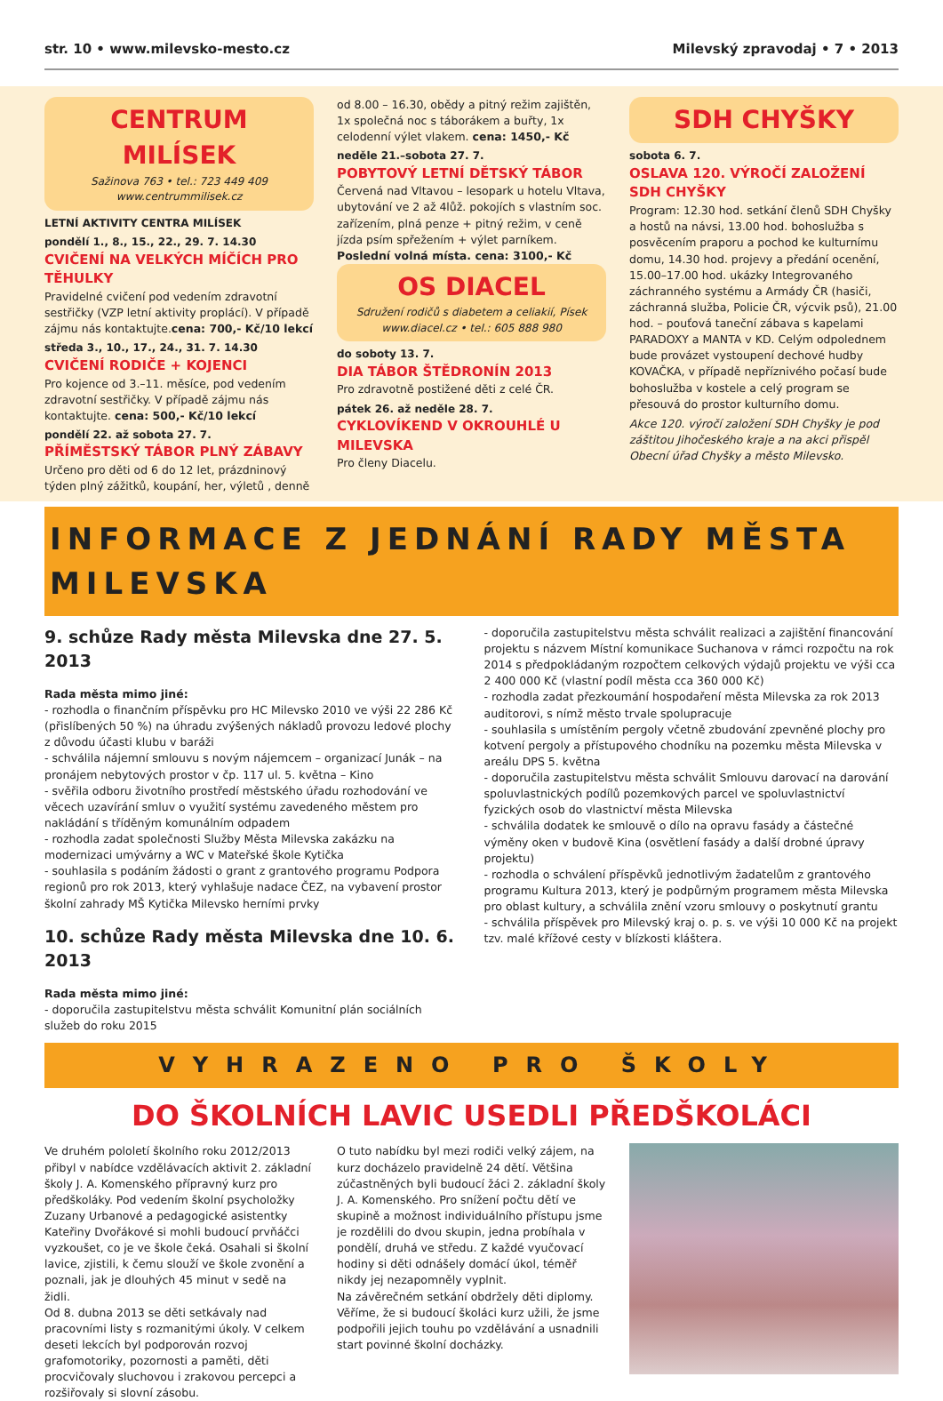str. 10 • www.milevsko-mesto.cz Milevský zpravodaj • 7 • 2013
CENTRUM MILÍSEK
Sažinova 763 • tel.: 723 449 409
www.centrummilisek.cz
LETNÍ AKTIVITY CENTRA MILÍSEK
pondělí 1., 8., 15., 22., 29. 7. 14.30
CVIČENÍ NA VELKÝCH MÍČÍCH PRO TĚHULKY
Pravidelné cvičení pod vedením zdravotní sestřičky (VZP letní aktivity proplácí). V případě zájmu nás kontaktujte.cena: 700,- Kč/10 lekcí
středa 3., 10., 17., 24., 31. 7. 14.30
CVIČENÍ RODIČE + KOJENCI
Pro kojence od 3.–11. měsíce, pod vedením zdravotní sestřičky. V případě zájmu nás kontaktujte. cena: 500,- Kč/10 lekcí
pondělí 22. až sobota 27. 7.
PŘÍMĚSTSKÝ TÁBOR PLNÝ ZÁBAVY
Určeno pro děti od 6 do 12 let, prázdninový týden plný zážitků, koupání, her, výletů , denně
od 8.00 – 16.30, obědy a pitný režim zajištěn, 1x společná noc s táborákem a buřty, 1x celodenní výlet vlakem. cena: 1450,- Kč
neděle 21.–sobota 27. 7.
POBYTOVÝ LETNÍ DĚTSKÝ TÁBOR
Červená nad Vltavou – lesopark u hotelu Vltava, ubytování ve 2 až 4lůž. pokojích s vlastním soc. zařízením, plná penze + pitný režim, v ceně jízda psím spřežením + výlet parníkem.
Poslední volná místa. cena: 3100,- Kč
OS DIACEL
Sdružení rodičů s diabetem a celiakií, Písek
www.diacel.cz • tel.: 605 888 980
do soboty 13. 7.
DIA TÁBOR ŠTĚDRONÍN 2013
Pro zdravotně postižené děti z celé ČR.
pátek 26. až neděle 28. 7.
CYKLOVÍKEND V OKROUHLÉ U MILEVSKA
Pro členy Diacelu.
SDH CHYŠKY
sobota 6. 7.
OSLAVA 120. VÝROČÍ ZALOŽENÍ SDH CHYŠKY
Program: 12.30 hod. setkání členů SDH Chyšky a hostů na návsi, 13.00 hod. bohoslužba s posvěcením praporu a pochod ke kulturnímu domu, 14.30 hod. projevy a předání ocenění, 15.00–17.00 hod. ukázky Integrovaného záchranného systému a Armády ČR (hasiči, záchranná služba, Policie ČR, výcvik psů), 21.00 hod. – pouťová taneční zábava s kapelami PARADOXY a MANTA v KD. Celým odpolednem bude provázet vystoupení dechové hudby KOVAČKA, v případě nepříznivého počasí bude bohoslužba v kostele a celý program se přesouvá do prostor kulturního domu.
Akce 120. výročí založení SDH Chyšky je pod záštitou Jihočeského kraje a na akci přispěl Obecní úřad Chyšky a město Milevsko.
INFORMACE Z JEDNÁNÍ RADY MĚSTA MILEVSKA
9. schůze Rady města Milevska dne 27. 5. 2013
Rada města mimo jiné:
- rozhodla o finančním příspěvku pro HC Milevsko 2010 ve výši 22 286 Kč (přislíbených 50 %) na úhradu zvýšených nákladů provozu ledové plochy z důvodu účasti klubu v baráži
- schválila nájemní smlouvu s novým nájemcem – organizací Junák – na pronájem nebytových prostor v čp. 117 ul. 5. května – Kino
- svěřila odboru životního prostředí městského úřadu rozhodování ve věcech uzavírání smluv o využití systému zavedeného městem pro nakládání s tříděným komunálním odpadem
- rozhodla zadat společnosti Služby Města Milevska zakázku na modernizaci umývárny a WC v Mateřské škole Kytička
- souhlasila s podáním žádosti o grant z grantového programu Podpora regionů pro rok 2013, který vyhlašuje nadace ČEZ, na vybavení prostor školní zahrady MŠ Kytička Milevsko herními prvky
10. schůze Rady města Milevska dne 10. 6. 2013
Rada města mimo jiné:
- doporučila zastupitelstvu města schválit Komunitní plán sociálních služeb do roku 2015
- doporučila zastupitelstvu města schválit realizaci a zajištění financování projektu s názvem Místní komunikace Suchanova v rámci rozpočtu na rok 2014 s předpokládaným rozpočtem celkových výdajů projektu ve výši cca 2 400 000 Kč (vlastní podíl města cca 360 000 Kč)
- rozhodla zadat přezkoumání hospodaření města Milevska za rok 2013 auditorovi, s nímž město trvale spolupracuje
- souhlasila s umístěním pergoly včetně zbudování zpevněné plochy pro kotvení pergoly a přístupového chodníku na pozemku města Milevska v areálu DPS 5. května
- doporučila zastupitelstvu města schválit Smlouvu darovací na darování spoluvlastnických podílů pozemkových parcel ve spoluvlastnictví fyzických osob do vlastnictví města Milevska
- schválila dodatek ke smlouvě o dílo na opravu fasády a částečné výměny oken v budově Kina (osvětlení fasády a další drobné úpravy projektu)
- rozhodla o schválení příspěvků jednotlivým žadatelům z grantového programu Kultura 2013, který je podpůrným programem města Milevska pro oblast kultury, a schválila znění vzoru smlouvy o poskytnutí grantu
- schválila příspěvek pro Milevský kraj o. p. s. ve výši 10 000 Kč na projekt tzv. malé křížové cesty v blízkosti kláštera.
VYHRAZENO PRO ŠKOLY
DO ŠKOLNÍCH LAVIC USEDLI PŘEDŠKOLÁCI
Ve druhém pololetí školního roku 2012/2013 přibyl v nabídce vzdělávacích aktivit 2. základní školy J. A. Komenského přípravný kurz pro předškoláky. Pod vedením školní psycholožky Zuzany Urbanové a pedagogické asistentky Kateřiny Dvořákové si mohli budoucí prvňáčci vyzkoušet, co je ve škole čeká. Osahali si školní lavice, zjistili, k čemu slouží ve škole zvonění a poznali, jak je dlouhých 45 minut v sedě na židli.
Od 8. dubna 2013 se děti setkávaly nad pracovními listy s rozmanitými úkoly. V celkem deseti lekcích byl podporován rozvoj grafomotoriky, pozornosti a paměti, děti procvičovaly sluchovou i zrakovou percepci a rozšiřovaly si slovní zásobu.
O tuto nabídku byl mezi rodiči velký zájem, na kurz docházelo pravidelně 24 dětí. Většina zúčastněných byli budoucí žáci 2. základní školy J. A. Komenského. Pro snížení počtu dětí ve skupině a možnost individuálního přístupu jsme je rozdělili do dvou skupin, jedna probíhala v pondělí, druhá ve středu. Z každé vyučovací hodiny si děti odnášely domácí úkol, téměř nikdy jej nezapomněly vyplnit.
Na závěrečném setkání obdržely děti diplomy. Věříme, že si budoucí školáci kurz užili, že jsme podpořili jejich touhu po vzdělávání a usnadnili start povinné školní docházky.